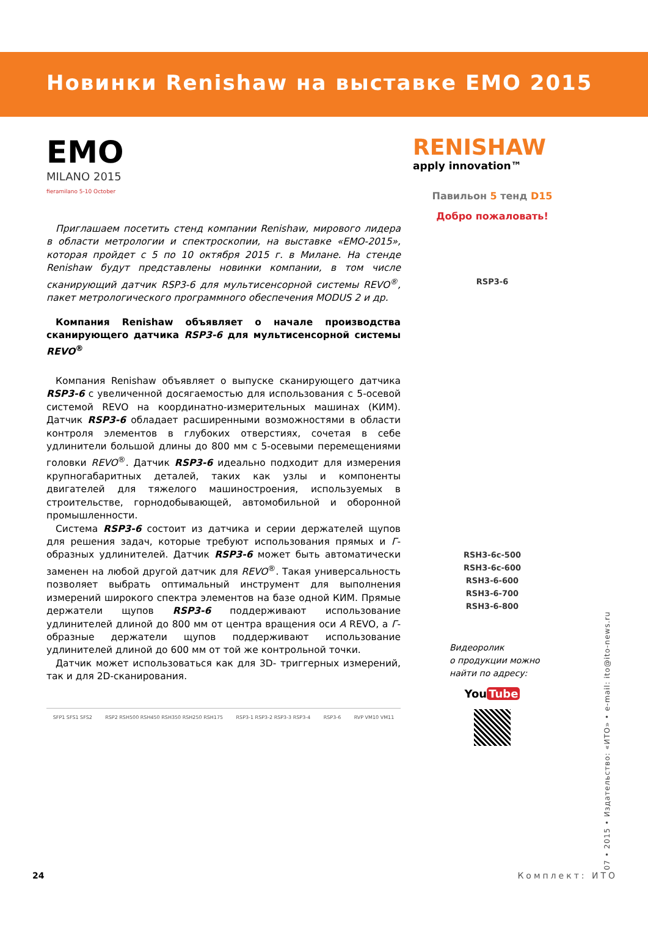Новинки Renishaw на выставке EMO 2015
EMO
MILANO 2015
fieramilano 5-10 October
Приглашаем посетить стенд компании Renishaw, мирового лидера в области метрологии и спектроскопии, на выставке «ЕМО-2015», которая пройдет с 5 по 10 октября 2015 г. в Милане. На стенде Renishaw будут представлены новинки компании, в том числе сканирующий датчик RSP3-6 для мультисенсорной системы REVO<sup>®</sup>, пакет метрологического программного обеспечения MODUS 2 и др.
Компания Renishaw объявляет о начале производства сканирующего датчика RSP3-6 для мультисенсорной системы REVO<sup>®</sup>
Компания Renishaw объявляет о выпуске сканирующего датчика RSP3-6 с увеличенной досягаемостью для использования с 5-осевой системой REVO на координатно-измерительных машинах (КИМ). Датчик RSP3-6 обладает расширенными возможностями в области контроля элементов в глубоких отверстиях, сочетая в себе удлинители большой длины до 800 мм с 5-осевыми перемещениями головки REVO<sup>®</sup>. Датчик RSP3-6 идеально подходит для измерения крупногабаритных деталей, таких как узлы и компоненты двигателей для тяжелого машиностроения, используемых в строительстве, горнодобывающей, автомобильной и оборонной промышленности.
Система RSP3-6 состоит из датчика и серии держателей щупов для решения задач, которые требуют использования прямых и Г-образных удлинителей. Датчик RSP3-6 может быть автоматически заменен на любой другой датчик для REVO<sup>®</sup>. Такая универсальность позволяет выбрать оптимальный инструмент для выполнения измерений широкого спектра элементов на базе одной КИМ. Прямые держатели щупов RSP3-6 поддерживают использование удлинителей длиной до 800 мм от центра вращения оси A REVO, а Г-образные держатели щупов поддерживают использование удлинителей длиной до 600 мм от той же контрольной точки.
Датчик может использоваться как для 3D- триггерных измерений, так и для 2D-сканирования.
SFP1 SFS1 SFS2 RSP2 RSH500 RSH450 RSH350 RSH250 RSH175 RSP3-1 RSP3-2 RSP3-3 RSP3-4 RSP3-6 RVP VM10 VM11
RENISHAW
apply innovation™
Павильон 5 тенд D15
Добро пожаловать!
RSP3-6
RSH3-6c-500
RSH3-6c-600
RSH3-6-600
RSH3-6-700
RSH3-6-800
Видеоролик
о продукции можно
найти по адресу:
You Tube
07 • 2015 • Издательство: «ИТО» • e-mail: ito@ito-news.ru
24 Комплект: ИТО